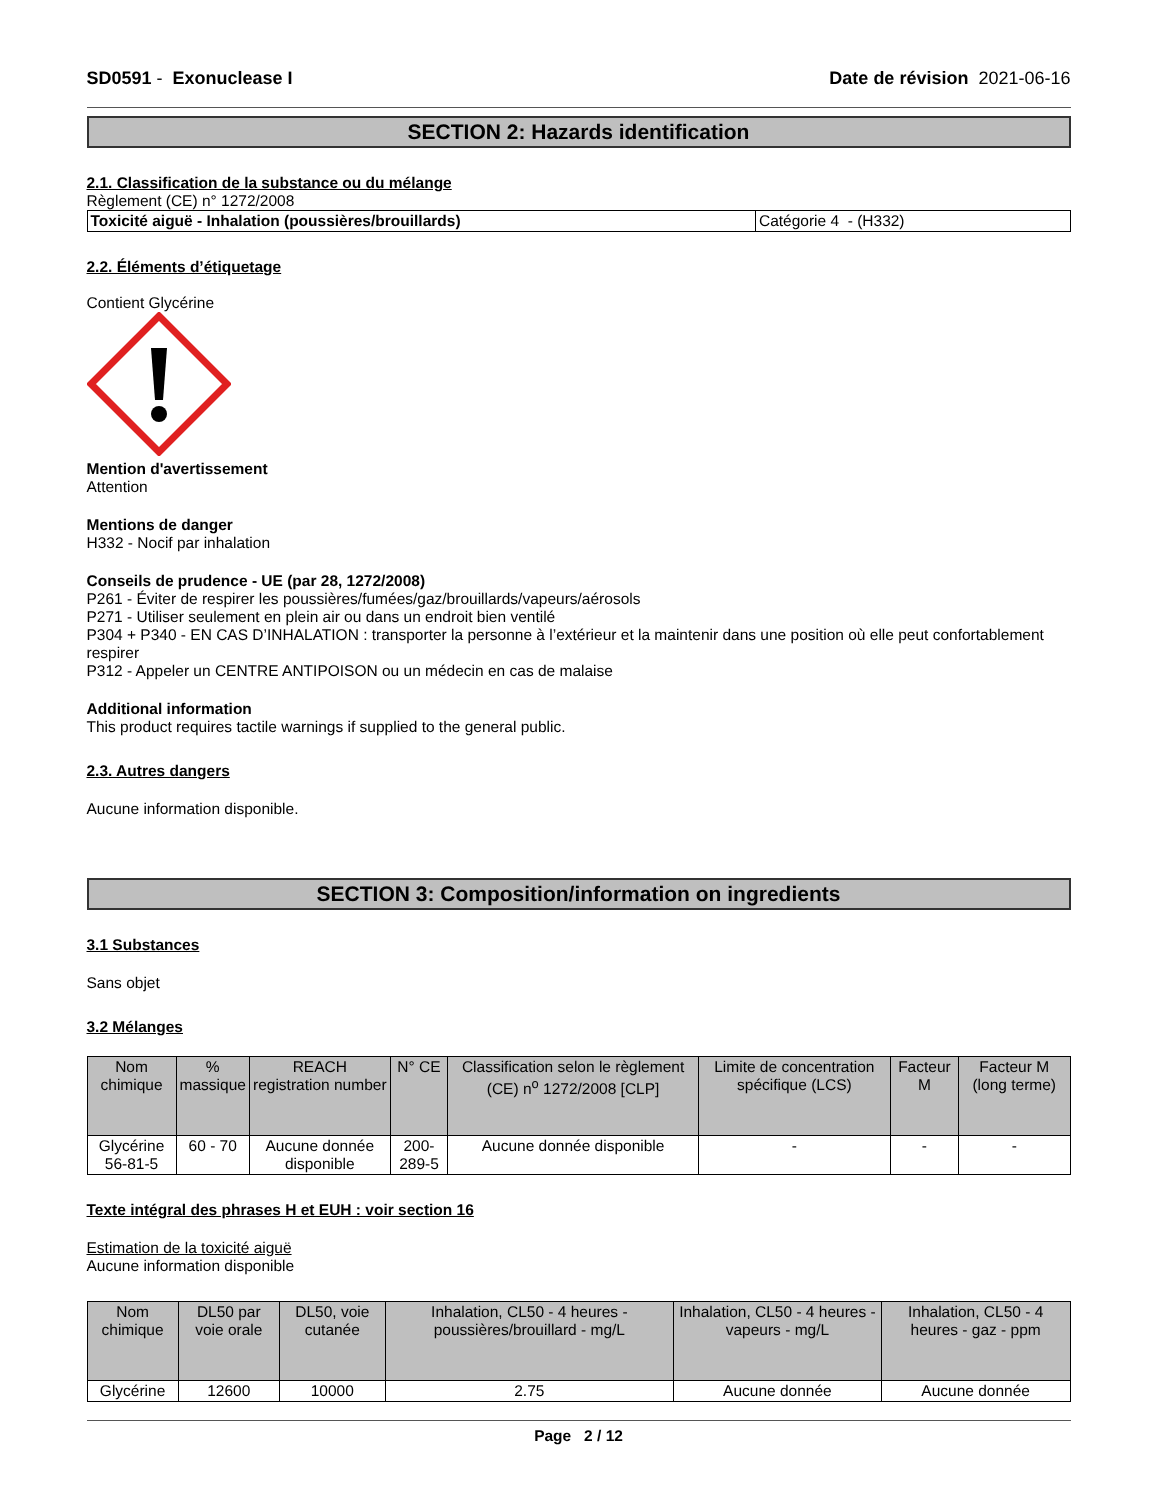SD0591 - Exonuclease I Date de révision 2021-06-16
SECTION 2: Hazards identification
2.1. Classification de la substance ou du mélange
Règlement (CE) n° 1272/2008
| Toxicité aiguë - Inhalation (poussières/brouillards) | Catégorie 4 - (H332) |
2.2. Éléments d’étiquetage
Contient Glycérine
Mention d'avertissement
Attention
Mentions de danger
H332 - Nocif par inhalation
Conseils de prudence - UE (par 28, 1272/2008)
P261 - Éviter de respirer les poussières/fumées/gaz/brouillards/vapeurs/aérosols
P271 - Utiliser seulement en plein air ou dans un endroit bien ventilé
P304 + P340 - EN CAS D’INHALATION : transporter la personne à l’extérieur et la maintenir dans une position où elle peut confortablement respirer
P312 - Appeler un CENTRE ANTIPOISON ou un médecin en cas de malaise
Additional information
This product requires tactile warnings if supplied to the general public.
2.3. Autres dangers
Aucune information disponible.
SECTION 3: Composition/information on ingredients
3.1 Substances
Sans objet
3.2 Mélanges
| Nom chimique | % massique | REACH registration number | N° CE | Classification selon le règlement (CE) n<sup>o</sup> 1272/2008 [CLP] | Limite de concentration spécifique (LCS) | Facteur M | Facteur M (long terme) |
| --- | --- | --- | --- | --- | --- | --- | --- |
| Glycérine 56-81-5 | 60 - 70 | Aucune donnée disponible | 200-289-5 | Aucune donnée disponible | - | - | - |
Texte intégral des phrases H et EUH : voir section 16
Estimation de la toxicité aiguë
Aucune information disponible
| Nom chimique | DL50 par voie orale | DL50, voie cutanée | Inhalation, CL50 - 4 heures - poussières/brouillard - mg/L | Inhalation, CL50 - 4 heures - vapeurs - mg/L | Inhalation, CL50 - 4 heures - gaz - ppm |
| --- | --- | --- | --- | --- | --- |
| Glycérine | 12600 | 10000 | 2.75 | Aucune donnée | Aucune donnée |
Page 2 / 12